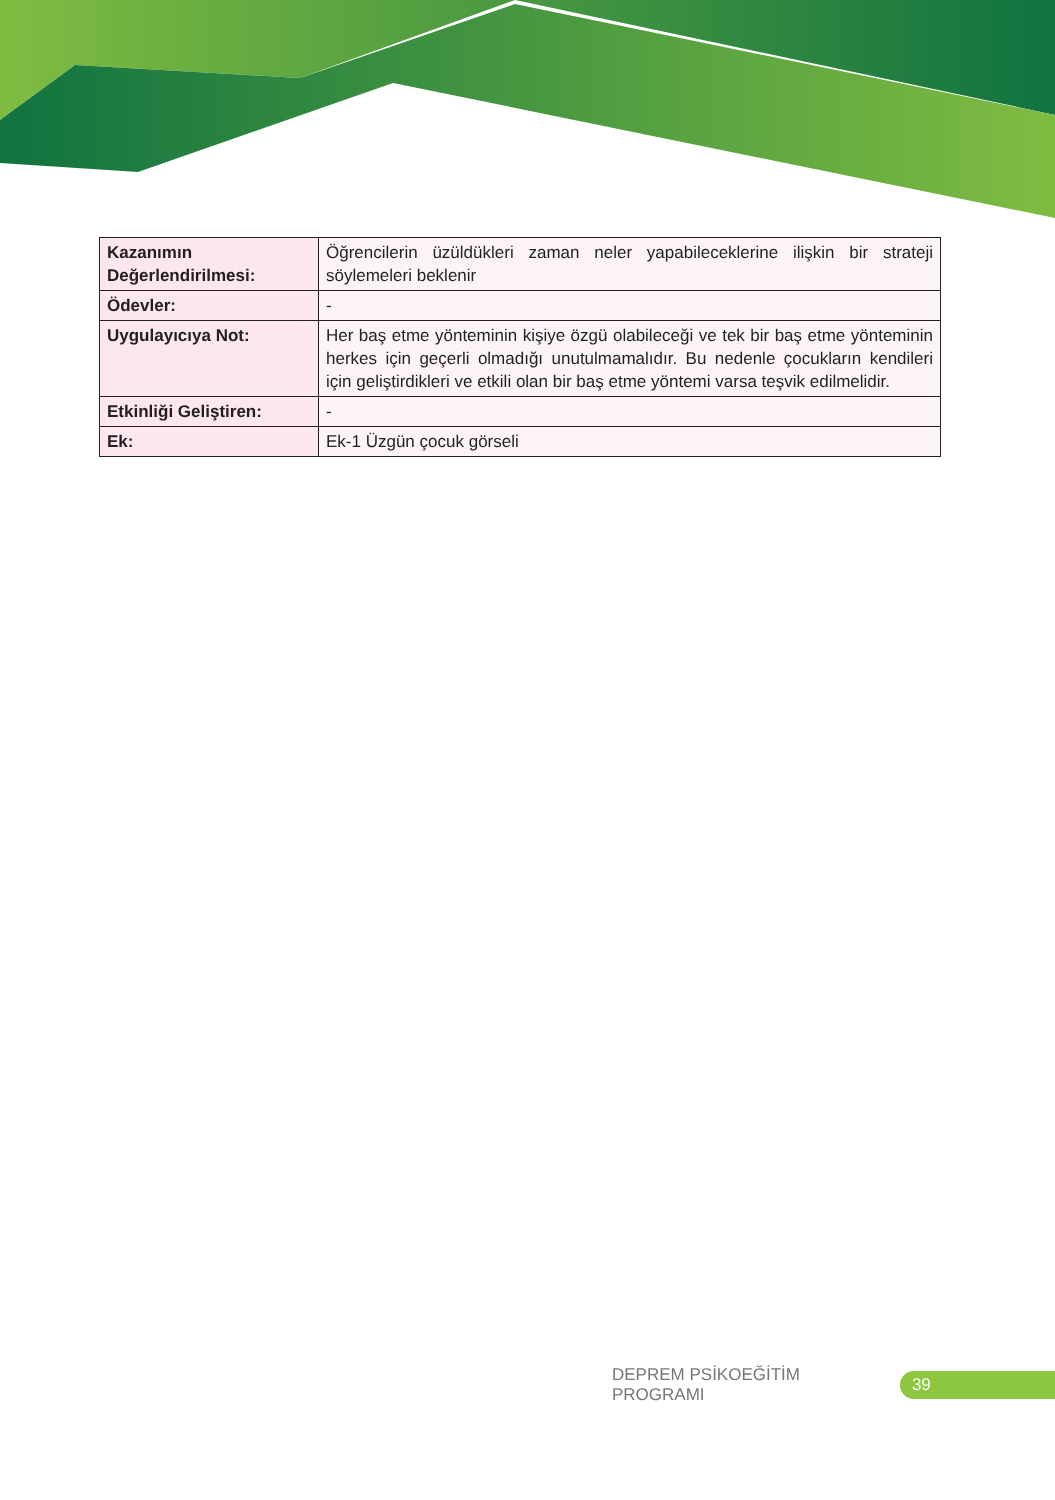| Kazanımın Değerlendirilmesi: | Öğrencilerin üzüldükleri zaman neler yapabileceklerine ilişkin bir strateji söylemeleri beklenir |
| Ödevler: | - |
| Uygulayıcıya Not: | Her baş etme yönteminin kişiye özgü olabileceği ve tek bir baş etme yönteminin herkes için geçerli olmadığı unutulmamalıdır. Bu nedenle çocukların kendileri için geliştirdikleri ve etkili olan bir baş etme yöntemi varsa teşvik edilmelidir. |
| Etkinliği Geliştiren: | - |
| Ek: | Ek-1 Üzgün çocuk görseli |
DEPREM PSİKOEĞİTİM PROGRAMI
39